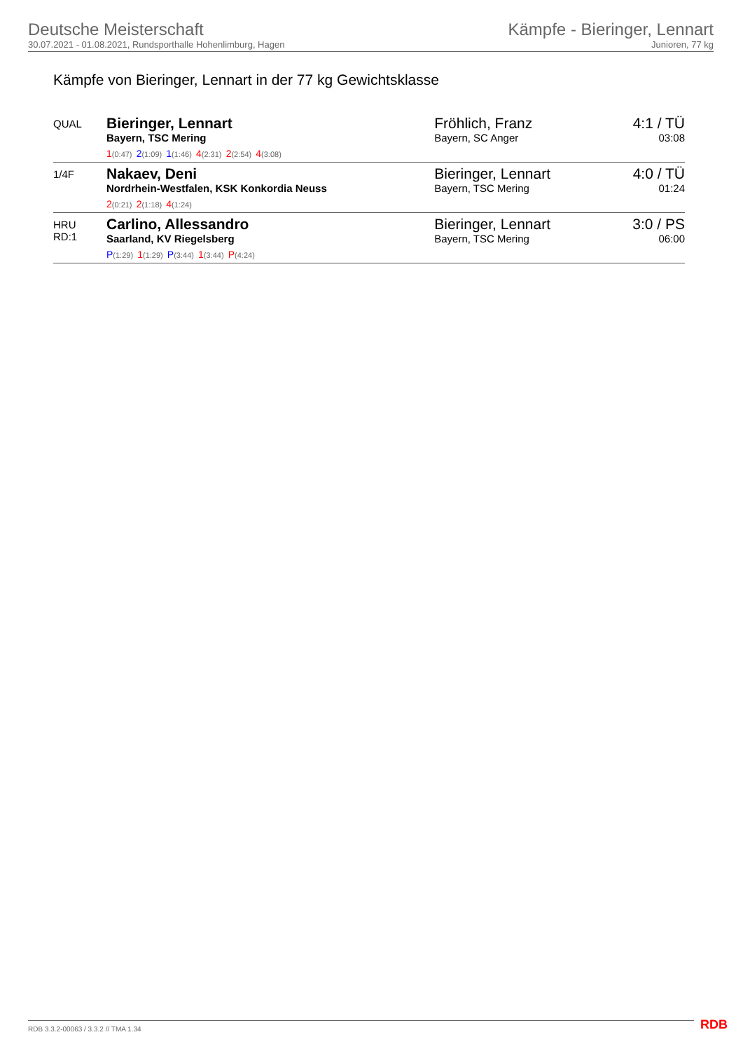Deutsche Meisterschaft
30.07.2021 - 01.08.2021, Rundsporthalle Hohenlimburg, Hagen
Kämpfe - Bieringer, Lennart
Junioren, 77 kg
Kämpfe von Bieringer, Lennart in der 77 kg Gewichtsklasse
| QUAL | Bieringer, Lennart Bayern, TSC Mering 1 (0:47) 2 (1:09) 1 (1:46) 4 (2:31) 2 (2:54) 4 (3:08) | Fröhlich, Franz Bayern, SC Anger | 4:1 / TÜ 03:08 |
| 1/4F | Nakaev, Deni Nordrhein-Westfalen, KSK Konkordia Neuss 2 (0:21) 2 (1:18) 4 (1:24) | Bieringer, Lennart Bayern, TSC Mering | 4:0 / TÜ 01:24 |
| HRU RD:1 | Carlino, Allessandro Saarland, KV Riegelsberg P (1:29) 1 (1:29) P (3:44) 1 (3:44) P (4:24) | Bieringer, Lennart Bayern, TSC Mering | 3:0 / PS 06:00 |
RDB 3.3.2-00063 / 3.3.2 // TMA 1.34
RDB